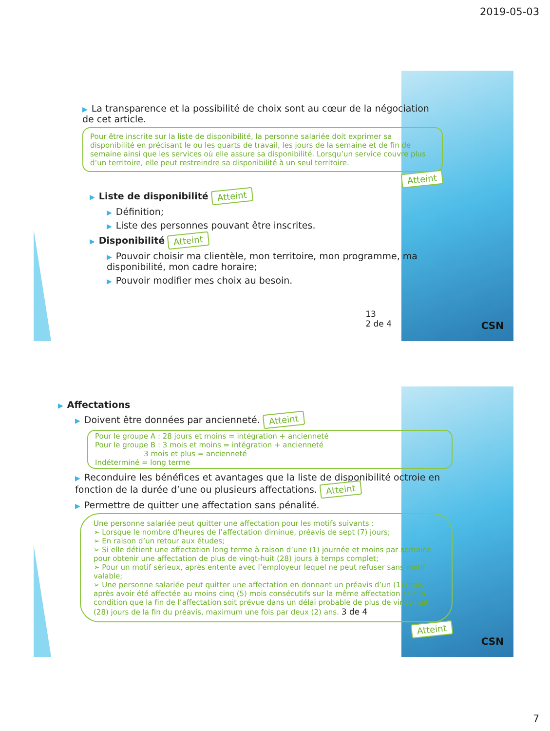2019-05-03
▶ La transparence et la possibilité de choix sont au cœur de la négociation de cet article.
Pour être inscrite sur la liste de disponibilité, la personne salariée doit exprimer sa disponibilité en précisant le ou les quarts de travail, les jours de la semaine et de fin de semaine ainsi que les services où elle assure sa disponibilité. Lorsqu’un service couvre plus d’un territoire, elle peut restreindre sa disponibilité à un seul territoire.
Atteint
▶ Liste de disponibilité Atteint
▶ Définition;
▶ Liste des personnes pouvant être inscrites.
▶ Disponibilité Atteint
▶ Pouvoir choisir ma clientèle, mon territoire, mon programme, ma disponibilité, mon cadre horaire;
▶ Pouvoir modifier mes choix au besoin.
13
2 de 4
CSN
▶ Affectations
▶ Doivent être données par ancienneté. Atteint
Pour le groupe A : 28 jours et moins = intégration + ancienneté
Pour le groupe B : 3 mois et moins = intégration + ancienneté
3 mois et plus = ancienneté
Indéterminé = long terme
▶ Reconduire les bénéfices et avantages que la liste de disponibilité octroie en fonction de la durée d’une ou plusieurs affectations. Atteint
▶ Permettre de quitter une affectation sans pénalité.
Une personne salariée peut quitter une affectation pour les motifs suivants :
➢ Lorsque le nombre d’heures de l’affectation diminue, préavis de sept (7) jours;
➢ En raison d’un retour aux études;
➢ Si elle détient une affectation long terme à raison d’une (1) journée et moins par semaine pour obtenir une affectation de plus de vingt-huit (28) jours à temps complet;
➢ Pour un motif sérieux, après entente avec l’employeur lequel ne peut refuser sans motif valable;
➢ Une personne salariée peut quitter une affectation en donnant un préavis d’un (1) mois après avoir été affectée au moins cinq (5) mois consécutifs sur la même affectation et à la condition que la fin de l’affectation soit prévue dans un délai probable de plus de vingt-huit (28) jours de la fin du préavis, maximum une fois par deux (2) ans. 3 de 4
Atteint
CSN
7